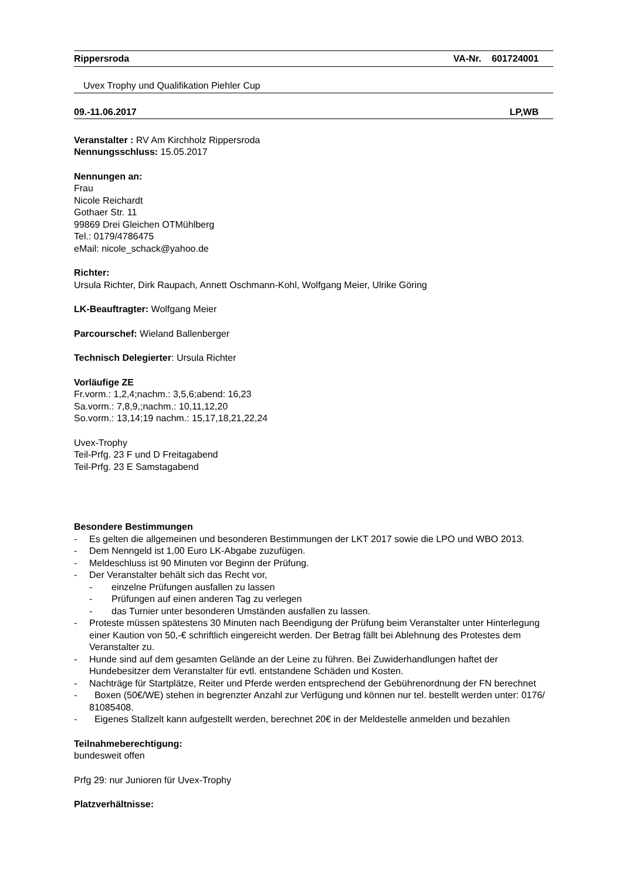Rippersroda VA-Nr. 601724001
Uvex Trophy und Qualifikation Piehler Cup
09.-11.06.2017 LP,WB
Veranstalter : RV Am Kirchholz Rippersroda
Nennungsschluss: 15.05.2017
Nennungen an:
Frau
Nicole Reichardt
Gothaer Str. 11
99869 Drei Gleichen OTMühlberg
Tel.: 0179/4786475
eMail: nicole_schack@yahoo.de
Richter:
Ursula Richter, Dirk Raupach, Annett Oschmann-Kohl, Wolfgang Meier, Ulrike Göring
LK-Beauftragter: Wolfgang Meier
Parcourschef: Wieland Ballenberger
Technisch Delegierter: Ursula Richter
Vorläufige ZE
Fr.vorm.: 1,2,4;nachm.: 3,5,6;abend: 16,23
Sa.vorm.: 7,8,9,;nachm.: 10,11,12,20
So.vorm.: 13,14;19 nachm.: 15,17,18,21,22,24
Uvex-Trophy
Teil-Prfg. 23 F und D Freitagabend
Teil-Prfg. 23 E Samstagabend
Besondere Bestimmungen
- Es gelten die allgemeinen und besonderen Bestimmungen der LKT 2017 sowie die LPO und WBO 2013.
- Dem Nenngeld ist 1,00 Euro LK-Abgabe zuzufügen.
- Meldeschluss ist 90 Minuten vor Beginn der Prüfung.
- Der Veranstalter behält sich das Recht vor,
- einzelne Prüfungen ausfallen zu lassen
- Prüfungen auf einen anderen Tag zu verlegen
- das Turnier unter besonderen Umständen ausfallen zu lassen.
- Proteste müssen spätestens 30 Minuten nach Beendigung der Prüfung beim Veranstalter unter Hinterlegung einer Kaution von 50,-€ schriftlich eingereicht werden. Der Betrag fällt bei Ablehnung des Protestes dem Veranstalter zu.
- Hunde sind auf dem gesamten Gelände an der Leine zu führen. Bei Zuwiderhandlungen haftet der Hundebesitzer dem Veranstalter für evtl. entstandene Schäden und Kosten.
- Nachträge für Startplätze, Reiter und Pferde werden entsprechend der Gebührenordnung der FN berechnet
- Boxen (50€/WE) stehen in begrenzter Anzahl zur Verfügung und können nur tel. bestellt werden unter: 0176/ 81085408.
- Eigenes Stallzelt kann aufgestellt werden, berechnet 20€ in der Meldestelle anmelden und bezahlen
Teilnahmeberechtigung:
bundesweit offen
Prfg 29: nur Junioren für Uvex-Trophy
Platzverhältnisse: